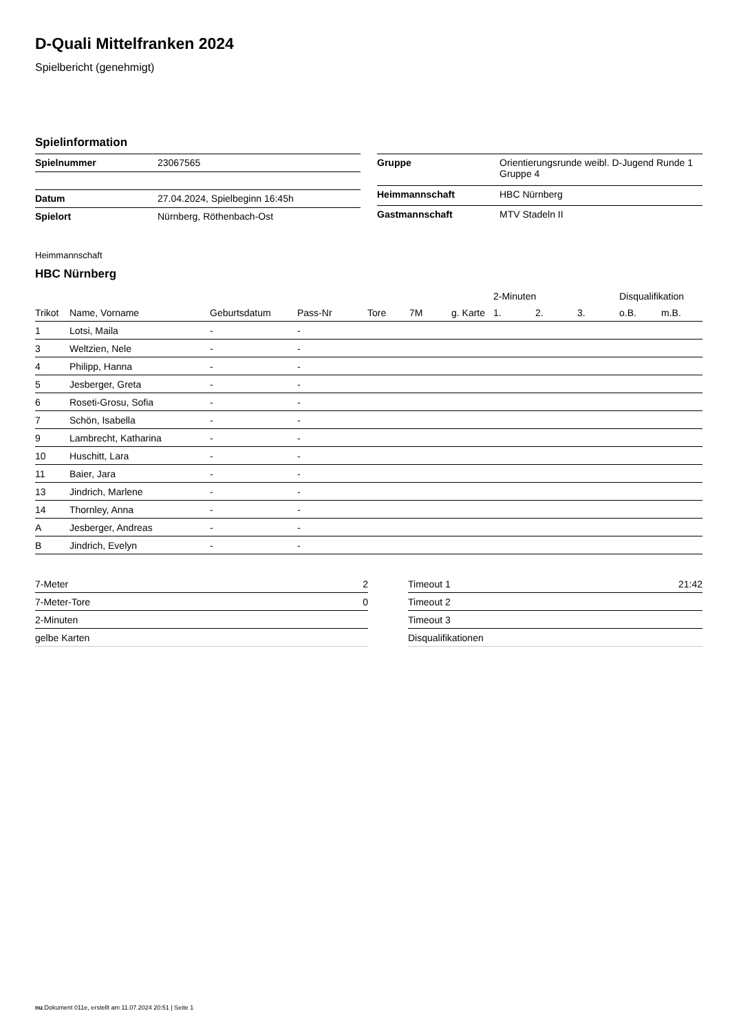D-Quali Mittelfranken 2024
Spielbericht (genehmigt)
Spielinformation
| Spielnummer | 23067565 |
| Datum | 27.04.2024, Spielbeginn 16:45h |
| Spielort | Nürnberg, Röthenbach-Ost |
| Gruppe | Orientierungsrunde weibl. D-Jugend Runde 1 Gruppe 4 |
| Heimmannschaft | HBC Nürnberg |
| Gastmannschaft | MTV Stadeln II |
Heimmannschaft
HBC Nürnberg
| | | | | | | | 2-Minuten | | | Disqualifikation | |
| --- | --- | --- | --- | --- | --- | --- | --- | --- | --- | --- | --- |
| Trikot | Name, Vorname | Geburtsdatum | Pass-Nr | Tore | 7M | g. Karte | 1. | 2. | 3. | o.B. | m.B. |
| 1 | Lotsi, Maila | - | - | | | | | | | | |
| 3 | Weltzien, Nele | - | - | | | | | | | | |
| 4 | Philipp, Hanna | - | - | | | | | | | | |
| 5 | Jesberger, Greta | - | - | | | | | | | | |
| 6 | Roseti-Grosu, Sofia | - | - | | | | | | | | |
| 7 | Schön, Isabella | - | - | | | | | | | | |
| 9 | Lambrecht, Katharina | - | - | | | | | | | | |
| 10 | Huschitt, Lara | - | - | | | | | | | | |
| 11 | Baier, Jara | - | - | | | | | | | | |
| 13 | Jindrich, Marlene | - | - | | | | | | | | |
| 14 | Thornley, Anna | - | - | | | | | | | | |
| A | Jesberger, Andreas | - | - | | | | | | | | |
| B | Jindrich, Evelyn | - | - | | | | | | | | |
| 7-Meter | 2 |
| 7-Meter-Tore | 0 |
| 2-Minuten | |
| gelbe Karten | |
| Timeout 1 | 21:42 |
| Timeout 2 | |
| Timeout 3 | |
| Disqualifikationen | |
nu.Dokument 011e, erstellt am 11.07.2024 20:51 | Seite 1